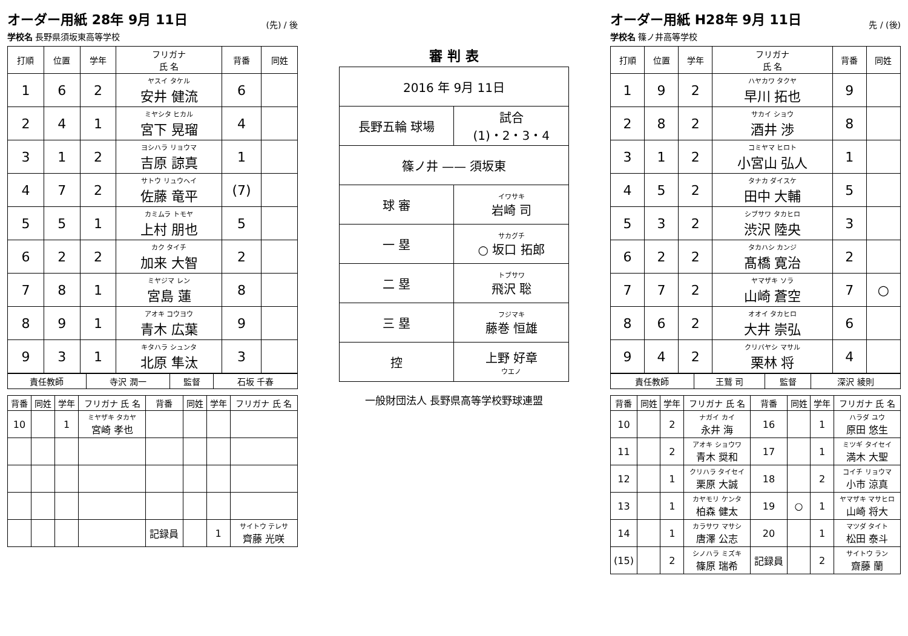オーダー用紙 28年 9月 11日
学校名 長野県須坂東高等学校
(先) / 後
| 打順 | 位置 | 学年 | フリガナ 氏 名 | 背番 | 同姓 |
| --- | --- | --- | --- | --- | --- |
| 1 | 6 | 2 | ヤスイ タケル 安井 健流 | 6 | |
| 2 | 4 | 1 | ミヤシタ ヒカル 宮下 晃瑠 | 4 | |
| 3 | 1 | 2 | ヨシハラ リョウマ 吉原 諒真 | 1 | |
| 4 | 7 | 2 | サトウ リュウヘイ 佐藤 竜平 | (7) | |
| 5 | 5 | 1 | カミムラ トモヤ 上村 朋也 | 5 | |
| 6 | 2 | 2 | カク タイチ 加来 大智 | 2 | |
| 7 | 8 | 1 | ミヤジマ レン 宮島 蓮 | 8 | |
| 8 | 9 | 1 | アオキ コウヨウ 青木 広葉 | 9 | |
| 9 | 3 | 1 | キタハラ シュンタ 北原 隼汰 | 3 | |
| 責任教師 | 寺沢 潤一 | 監督 | 石坂 千春 |
| 背番 | 同姓 | 学年 | フリガナ 氏 名 | 背番 | 同姓 | 学年 | フリガナ 氏 名 |
| --- | --- | --- | --- | --- | --- | --- | --- |
| 10 | | 1 | ミヤザキ タカヤ 宮崎 孝也 | | | | |
| | | | | 記録員 | | 1 | サイトウ テレサ 齊藤 光咲 |
審 判 表
| 2016 年 9月 11日 | |
| 長野五輪 球場 | 試合 (1)・2・3・4 |
| 篠ノ井 —— 須坂東 | |
| 球 審 | イワサキ 岩崎 司 |
| 一 塁 | サカグチ ○ 坂口 拓郎 |
| 二 塁 | トブサワ 飛沢 聡 |
| 三 塁 | フジマキ 藤巻 恒雄 |
| 控 | 上野 好章 ウエノ |
一般財団法人 長野県高等学校野球連盟
オーダー用紙 H28年 9月 11日
学校名 篠ノ井高等学校
先 / (後)
| 打順 | 位置 | 学年 | フリガナ 氏 名 | 背番 | 同姓 |
| --- | --- | --- | --- | --- | --- |
| 1 | 9 | 2 | ハヤカワ タクヤ 早川 拓也 | 9 | |
| 2 | 8 | 2 | サカイ ショウ 酒井 渉 | 8 | |
| 3 | 1 | 2 | コミヤマ ヒロト 小宮山 弘人 | 1 | |
| 4 | 5 | 2 | タナカ ダイスケ 田中 大輔 | 5 | |
| 5 | 3 | 2 | シブサワ タカヒロ 渋沢 陸央 | 3 | |
| 6 | 2 | 2 | タカハシ カンジ 髙橋 寛治 | 2 | |
| 7 | 7 | 2 | ヤマザキ ソラ 山崎 蒼空 | 7 | ○ |
| 8 | 6 | 2 | オオイ タカヒロ 大井 崇弘 | 6 | |
| 9 | 4 | 2 | クリバヤシ マサル 栗林 将 | 4 | |
| 責任教師 | 王鷲 司 | 監督 | 深沢 綾則 |
| 背番 | 同姓 | 学年 | フリガナ 氏 名 | 背番 | 同姓 | 学年 | フリガナ 氏 名 |
| --- | --- | --- | --- | --- | --- | --- | --- |
| 10 | | 2 | ナガイ カイ 永井 海 | 16 | | 1 | ハラダ ユウ 原田 悠生 |
| 11 | | 2 | アオキ ショウワ 青木 奨和 | 17 | | 1 | ミツギ タイセイ 満木 大聖 |
| 12 | | 1 | クリハラ タイセイ 栗原 大誠 | 18 | | 2 | コイチ リョウマ 小市 涼真 |
| 13 | | 1 | カヤモリ ケンタ 柏森 健太 | 19 | ○ | 1 | ヤマザキ マサヒロ 山崎 将大 |
| 14 | | 1 | カラサワ マサシ 唐澤 公志 | 20 | | 1 | マツダ タイト 松田 泰斗 |
| (15) | | 2 | シノハラ ミズキ 篠原 瑞希 | 記録員 | | 2 | サイトウ ラン 齋藤 蘭 |